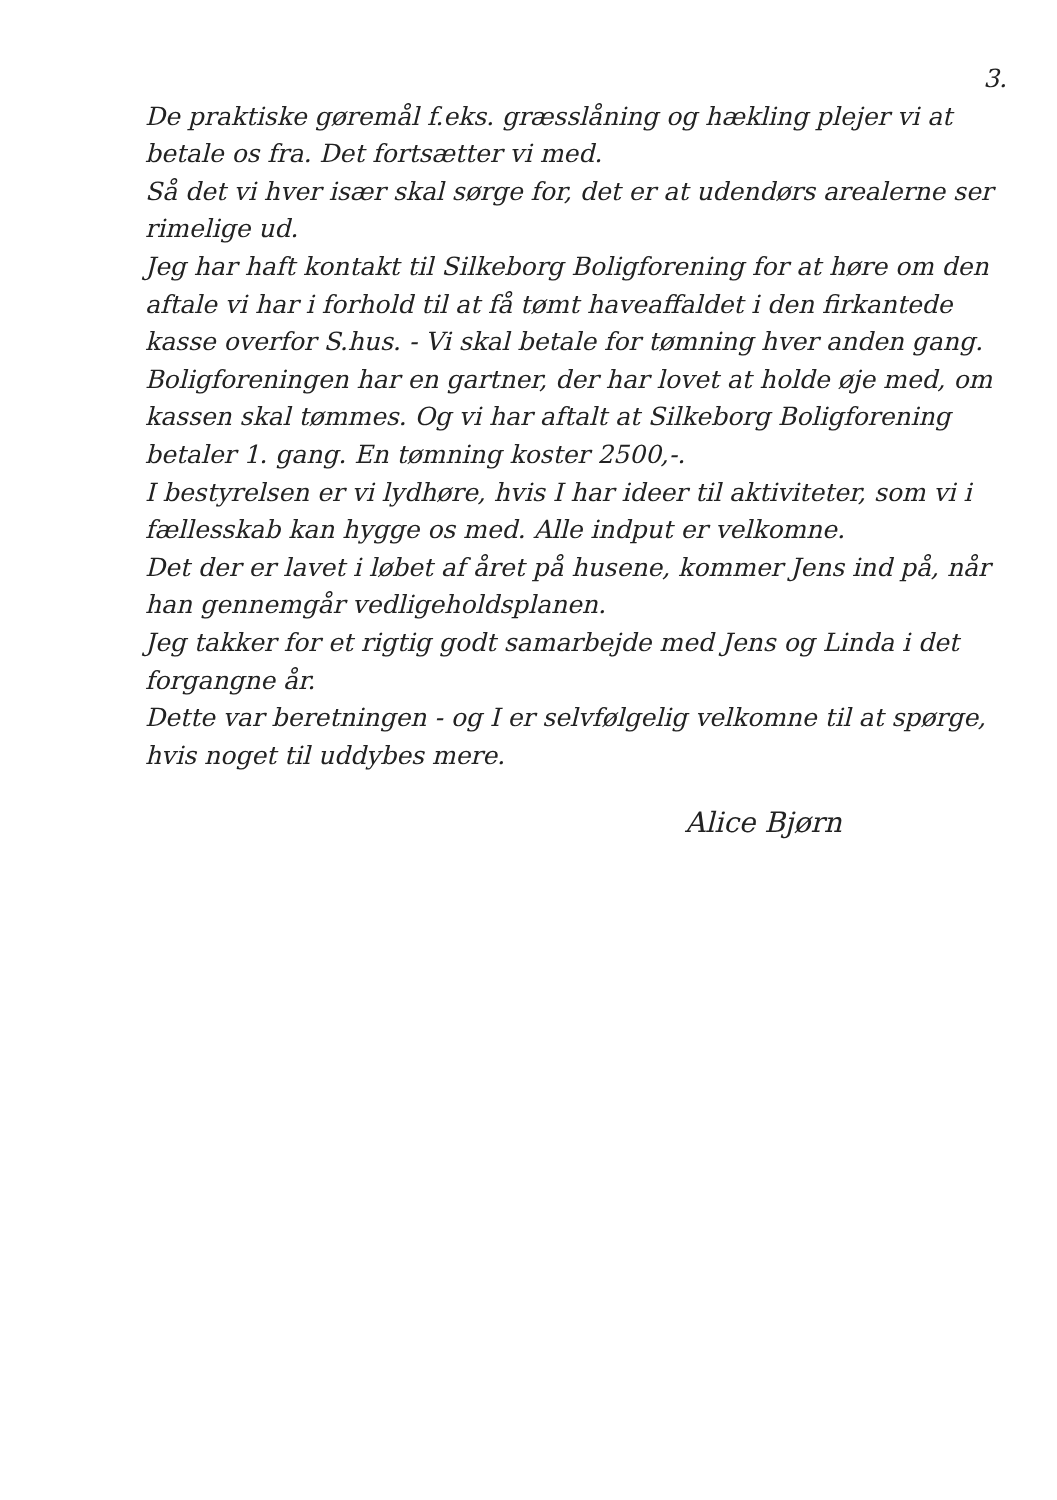3.
De praktiske gøremål f.eks. græsslåning og hækling plejer vi at betale os fra. Det fortsætter vi med.
Så det vi hver især skal sørge for, det er at udendørs arealerne ser rimelige ud.
Jeg har haft kontakt til Silkeborg Boligforening for at høre om den aftale vi har i forhold til at få tømt haveaffaldet i den firkantede kasse overfor S.hus. - Vi skal betale for tømning hver anden gang. Boligforeningen har en gartner, der har lovet at holde øje med, om kassen skal tømmes. Og vi har aftalt at Silkeborg Boligforening betaler 1. gang. En tømning koster 2500,-.
I bestyrelsen er vi lydhøre, hvis I har ideer til aktiviteter, som vi i fællesskab kan hygge os med. Alle indput er velkomne.
Det der er lavet i løbet af året på husene, kommer Jens ind på, når han gennemgår vedligeholdsplanen.
Jeg takker for et rigtig godt samarbejde med Jens og Linda i det forgangne år.
Dette var beretningen - og I er selvfølgelig velkomne til at spørge, hvis noget til uddybes mere.
Alice Bjørn